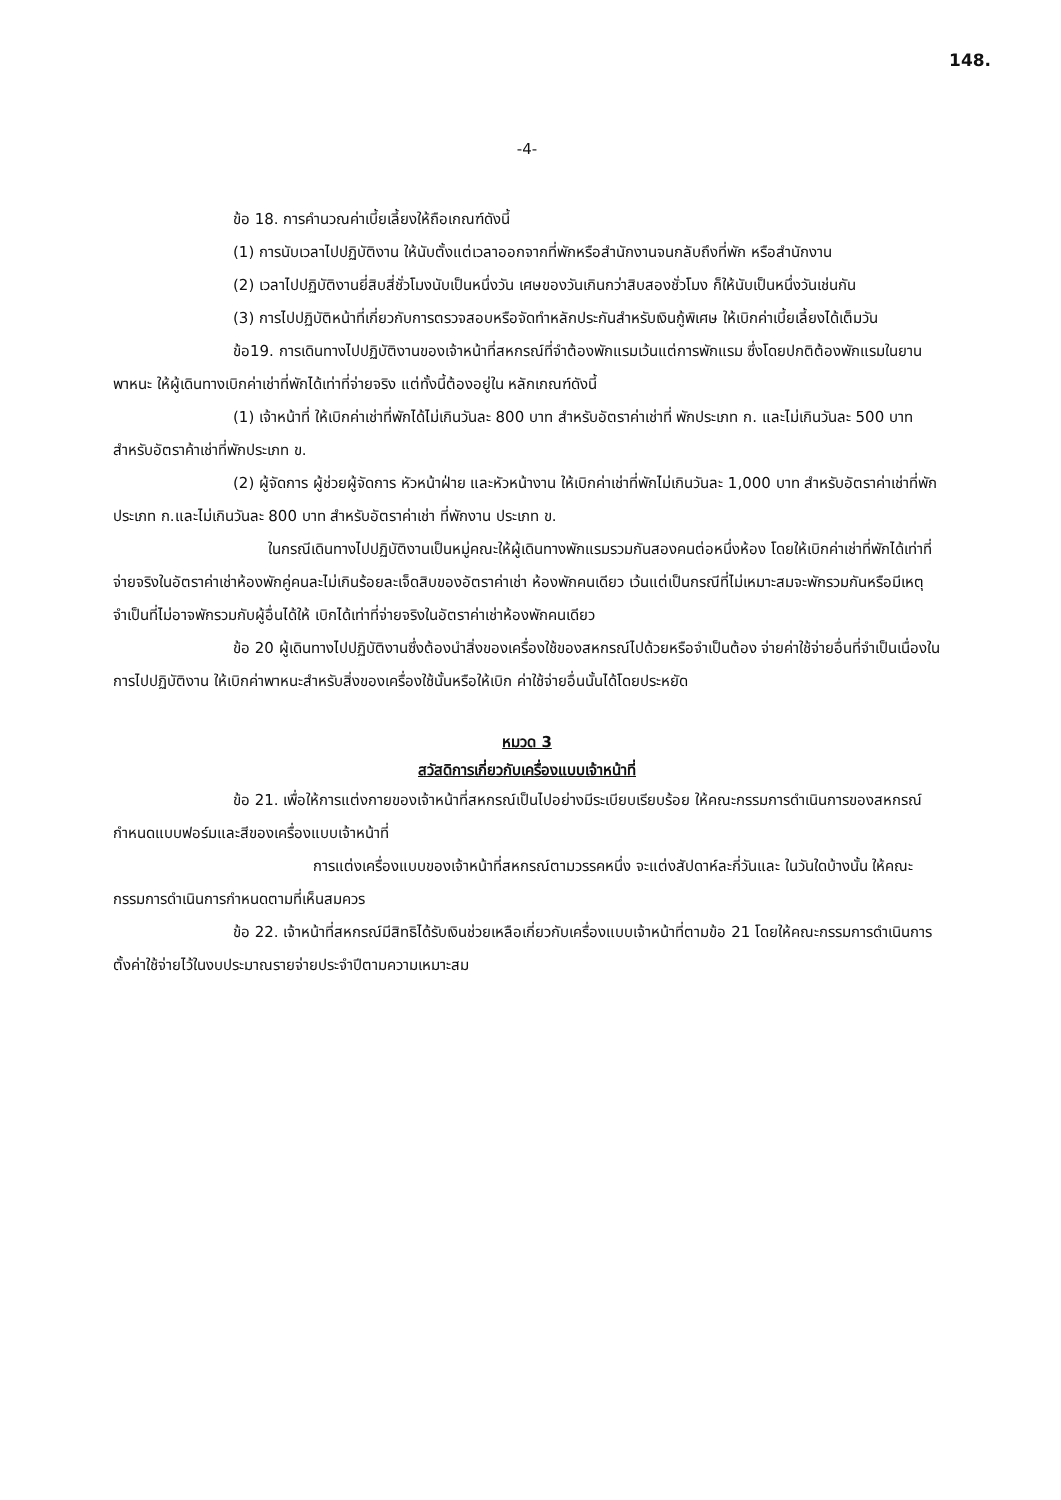148.
-4-
ข้อ 18. การคำนวณค่าเบี้ยเลี้ยงให้ถือเกณฑ์ดังนี้
(1) การนับเวลาไปปฏิบัติงาน ให้นับตั้งแต่เวลาออกจากที่พักหรือสำนักงานจนกลับถึงที่พัก หรือสำนักงาน
(2) เวลาไปปฏิบัติงานยี่สิบสี่ชั่วโมงนับเป็นหนึ่งวัน เศษของวันเกินกว่าสิบสองชั่วโมง ก็ให้นับเป็นหนึ่งวันเช่นกัน
(3) การไปปฏิบัติหน้าที่เกี่ยวกับการตรวจสอบหรือจัดทำหลักประกันสำหรับเงินกู้พิเศษ ให้เบิกค่าเบี้ยเลี้ยงได้เต็มวัน
ข้อ19. การเดินทางไปปฏิบัติงานของเจ้าหน้าที่สหกรณ์ที่จำต้องพักแรมเว้นแต่การพักแรม ซึ่งโดยปกติต้องพักแรมในยานพาหนะ ให้ผู้เดินทางเบิกค่าเช่าที่พักได้เท่าที่จ่ายจริง แต่ทั้งนี้ต้องอยู่ใน หลักเกณฑ์ดังนี้
(1) เจ้าหน้าที่ ให้เบิกค่าเช่าที่พักได้ไม่เกินวันละ 800 บาท สำหรับอัตราค่าเช่าที่ พักประเภท ก. และไม่เกินวันละ 500 บาท สำหรับอัตราค้าเช่าที่พักประเภท ข.
(2) ผู้จัดการ ผู้ช่วยผู้จัดการ หัวหน้าฝ่าย และหัวหน้างาน ให้เบิกค่าเช่าที่พักไม่เกินวันละ 1,000 บาท สำหรับอัตราค่าเช่าที่พักประเภท ก.และไม่เกินวันละ 800 บาท สำหรับอัตราค่าเช่า ที่พักงาน ประเภท ข.
ในกรณีเดินทางไปปฏิบัติงานเป็นหมู่คณะให้ผู้เดินทางพักแรมรวมกันสองคนต่อหนึ่งห้อง โดยให้เบิกค่าเช่าที่พักได้เท่าที่จ่ายจริงในอัตราค่าเช่าห้องพักคู่คนละไม่เกินร้อยละเจ็ดสิบของอัตราค่าเช่า ห้องพักคนเดียว เว้นแต่เป็นกรณีที่ไม่เหมาะสมจะพักรวมกันหรือมีเหตุจำเป็นที่ไม่อาจพักรวมกับผู้อื่นได้ให้ เบิกได้เท่าที่จ่ายจริงในอัตราค่าเช่าห้องพักคนเดียว
ข้อ 20 ผู้เดินทางไปปฏิบัติงานซึ่งต้องนำสิ่งของเครื่องใช้ของสหกรณ์ไปด้วยหรือจำเป็นต้อง จ่ายค่าใช้จ่ายอื่นที่จำเป็นเนื่องในการไปปฏิบัติงาน ให้เบิกค่าพาหนะสำหรับสิ่งของเครื่องใช้นั้นหรือให้เบิก ค่าใช้จ่ายอื่นนั้นได้โดยประหยัด
หมวด 3
สวัสดิการเกี่ยวกับเครื่องแบบเจ้าหน้าที่
ข้อ 21. เพื่อให้การแต่งกายของเจ้าหน้าที่สหกรณ์เป็นไปอย่างมีระเบียบเรียบร้อย ให้คณะกรรมการดำเนินการของสหกรณ์กำหนดแบบฟอร์มและสีของเครื่องแบบเจ้าหน้าที่
การแต่งเครื่องแบบของเจ้าหน้าที่สหกรณ์ตามวรรคหนึ่ง จะแต่งสัปดาห์ละกี่วันและ ในวันใดบ้างนั้น ให้คณะกรรมการดำเนินการกำหนดตามที่เห็นสมควร
ข้อ 22. เจ้าหน้าที่สหกรณ์มีสิทธิได้รับเงินช่วยเหลือเกี่ยวกับเครื่องแบบเจ้าหน้าที่ตามข้อ 21 โดยให้คณะกรรมการดำเนินการตั้งค่าใช้จ่ายไว้ในงบประมาณรายจ่ายประจำปีตามความเหมาะสม